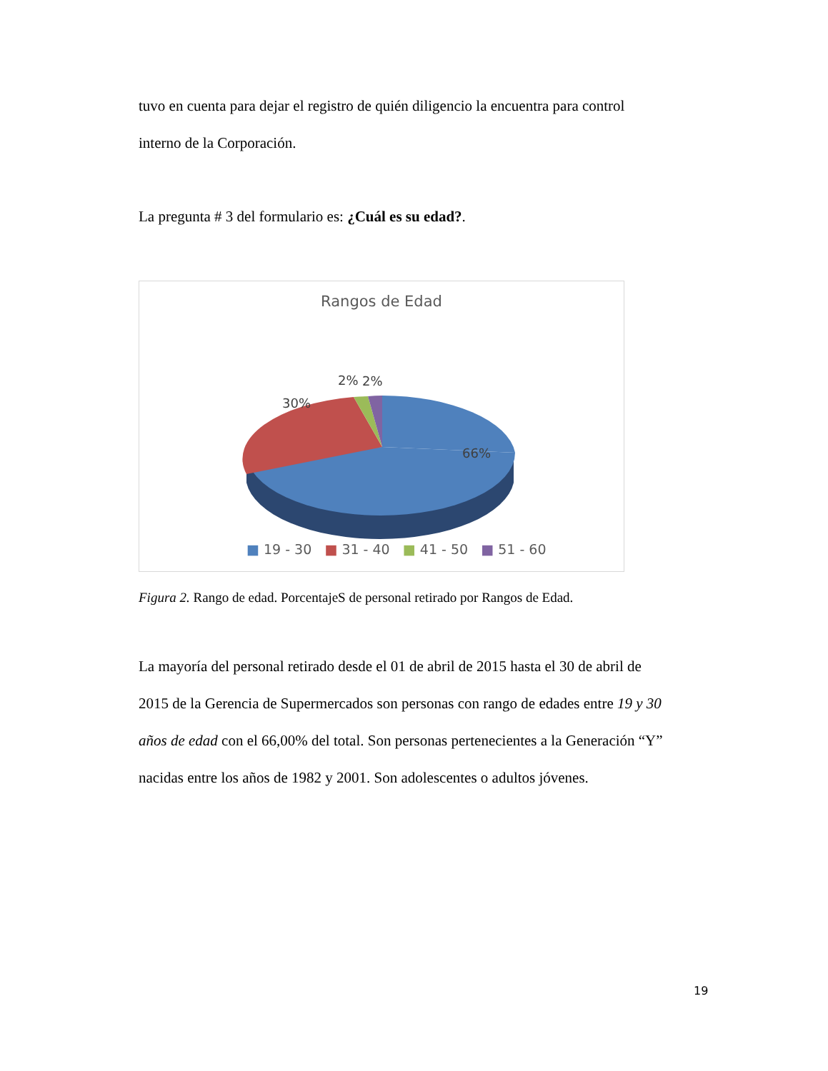tuvo en cuenta para dejar el registro de quién diligencio la encuentra para control
interno de la Corporación.
La pregunta # 3 del formulario es: ¿Cuál es su edad?.
Rangos de Edad
30%
66%
2%
2%
■ 19 - 30 ■ 31 - 40 ■ 41 - 50 ■ 51 - 60
Figura 2. Rango de edad. PorcentajeS de personal retirado por Rangos de Edad.
La mayoría del personal retirado desde el 01 de abril de 2015 hasta el 30 de abril de
2015 de la Gerencia de Supermercados son personas con rango de edades entre 19 y 30
años de edad con el 66,00% del total. Son personas pertenecientes a la Generación “Y”
nacidas entre los años de 1982 y 2001. Son adolescentes o adultos jóvenes.
19